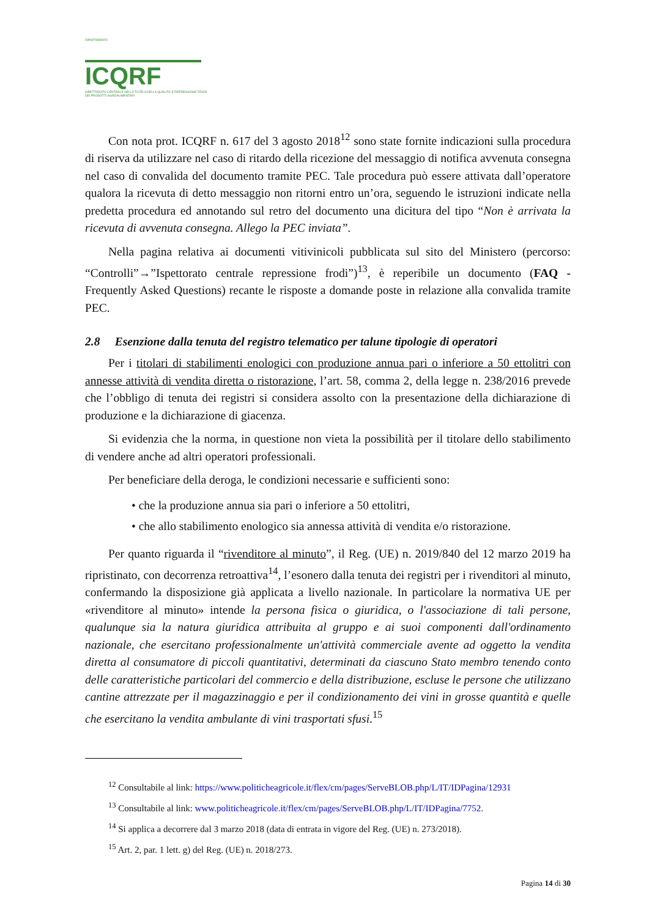DIPARTIMENTO
ICQRF
ISPETTORATO CENTRALE DELLA TUTELA DELLA QUALITA' E REPRESSIONE FRODI DEI PRODOTTI AGROALIMENTARI
Con nota prot. ICQRF n. 617 del 3 agosto 2018<sup>12</sup> sono state fornite indicazioni sulla procedura di riserva da utilizzare nel caso di ritardo della ricezione del messaggio di notifica avvenuta consegna nel caso di convalida del documento tramite PEC. Tale procedura può essere attivata dall’operatore qualora la ricevuta di detto messaggio non ritorni entro un’ora, seguendo le istruzioni indicate nella predetta procedura ed annotando sul retro del documento una dicitura del tipo “Non è arrivata la ricevuta di avvenuta consegna. Allego la PEC inviata”.
Nella pagina relativa ai documenti vitivinicoli pubblicata sul sito del Ministero (percorso: “Controlli”→”Ispettorato centrale repressione frodi”)<sup>13</sup>, è reperibile un documento (FAQ - Frequently Asked Questions) recante le risposte a domande poste in relazione alla convalida tramite PEC.
2.8 Esenzione dalla tenuta del registro telematico per talune tipologie di operatori
Per i titolari di stabilimenti enologici con produzione annua pari o inferiore a 50 ettolitri con annesse attività di vendita diretta o ristorazione, l’art. 58, comma 2, della legge n. 238/2016 prevede che l’obbligo di tenuta dei registri si considera assolto con la presentazione della dichiarazione di produzione e la dichiarazione di giacenza.
Si evidenzia che la norma, in questione non vieta la possibilità per il titolare dello stabilimento di vendere anche ad altri operatori professionali.
Per beneficiare della deroga, le condizioni necessarie e sufficienti sono:
• che la produzione annua sia pari o inferiore a 50 ettolitri,
• che allo stabilimento enologico sia annessa attività di vendita e/o ristorazione.
Per quanto riguarda il “rivenditore al minuto”, il Reg. (UE) n. 2019/840 del 12 marzo 2019 ha ripristinato, con decorrenza retroattiva<sup>14</sup>, l’esonero dalla tenuta dei registri per i rivenditori al minuto, confermando la disposizione già applicata a livello nazionale. In particolare la normativa UE per «rivenditore al minuto» intende la persona fisica o giuridica, o l'associazione di tali persone, qualunque sia la natura giuridica attribuita al gruppo e ai suoi componenti dall'ordinamento nazionale, che esercitano professionalmente un'attività commerciale avente ad oggetto la vendita diretta al consumatore di piccoli quantitativi, determinati da ciascuno Stato membro tenendo conto delle caratteristiche particolari del commercio e della distribuzione, escluse le persone che utilizzano cantine attrezzate per il magazzinaggio e per il condizionamento dei vini in grosse quantità e quelle che esercitano la vendita ambulante di vini trasportati sfusi.<sup>15</sup>
<sup>12</sup> Consultabile al link: https://www.politicheagricole.it/flex/cm/pages/ServeBLOB.php/L/IT/IDPagina/12931
<sup>13</sup> Consultabile al link: www.politicheagricole.it/flex/cm/pages/ServeBLOB.php/L/IT/IDPagina/7752.
<sup>14</sup> Si applica a decorrere dal 3 marzo 2018 (data di entrata in vigore del Reg. (UE) n. 273/2018).
<sup>15</sup> Art. 2, par. 1 lett. g) del Reg. (UE) n. 2018/273.
Pagina 14 di 30